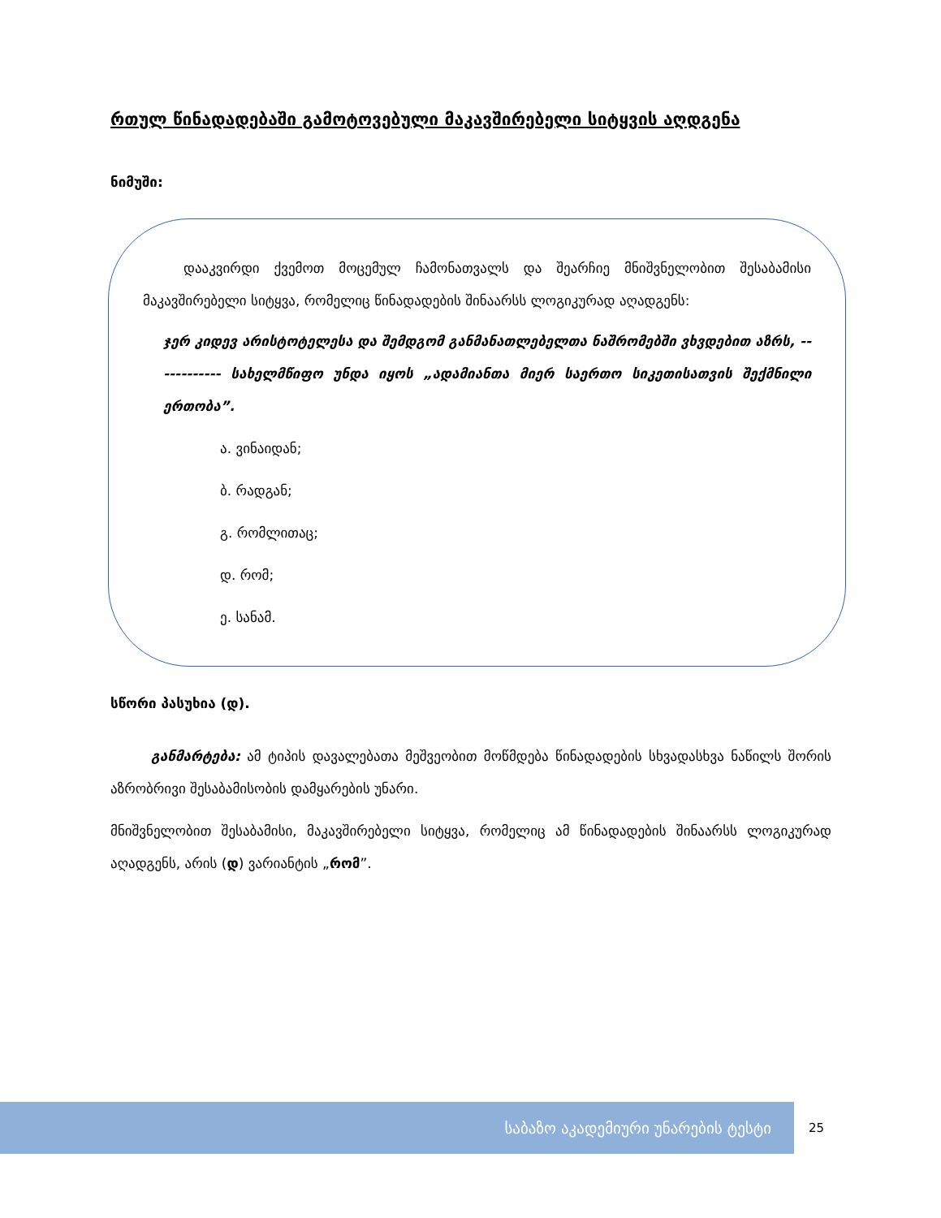რთულ წინადადებაში გამოტოვებული მაკავშირებელი სიტყვის აღდგენა
ნიმუში:
დააკვირდი ქვემოთ მოცემულ ჩამონათვალს და შეარჩიე მნიშვნელობით შესაბამისი მაკავშირებელი სიტყვა, რომელიც წინადადების შინაარსს ლოგიკურად აღადგენს:
ჯერ კიდევ არისტოტელესა და შემდგომ განმანათლებელთა ნაშრომებში ვხვდებით აზრს, ------------ სახელმწიფო უნდა იყოს „ადამიანთა მიერ საერთო სიკეთისათვის შექმნილი ერთობა”.
ა. ვინაიდან;
ბ. რადგან;
გ. რომლითაც;
დ. რომ;
ე. სანამ.
სწორი პასუხია (დ).
განმარტება: ამ ტიპის დავალებათა მეშვეობით მოწმდება წინადადების სხვადასხვა ნაწილს შორის აზრობრივი შესაბამისობის დამყარების უნარი.
მნიშვნელობით შესაბამისი, მაკავშირებელი სიტყვა, რომელიც ამ წინადადების შინაარსს ლოგიკურად აღადგენს, არის (დ) ვარიანტის „რომ”.
საბაზო აკადემიური უნარების ტესტი
25